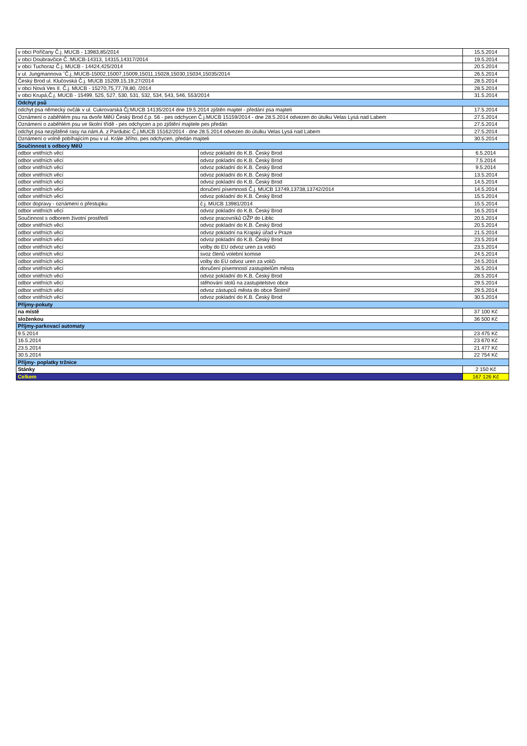| v obci Poříčany Č.j. MUCB - 13983,85/2014 | | 15.5.2014 |
| v obci Doubravčice Č.:MUCB-14313, 14315,14317/2014 | | 19.5.2014 |
| v obci Tuchoraz Č.j. MUCB - 14424,425/2014 | | 20.5.2014 |
| v ul. Jungmannova ˇČ.j.:MUCB-15002,15007,15009,15011,15028,15030,15034,15035/2014 | | 26.5.2014 |
| Český Brod ul. Klučovská Č.j. MUCB 15209,15,19,27/2014 | | 28.5.2014 |
| v obci Nová Ves II. Č.j. MUCB - 15270,75,77,78,80, /2014 | | 28.5.2014 |
| v obci Krupá,Č.j. MUCB - 15499, 525, 527, 530, 531, 532, 534, 543, 546, 553/2014 | | 31.5.2014 |
| Odchyt psů | | |
| odchyt psa německý ovčák v ul. Cukrovarská Čj:MUCB 14135/2014 dne 19.5.2014 zjištěn majitel - předání psa majiteli | | 17.5.2014 |
| Oznámení o zaběhlém psu na dvoře MěÚ Český Brod č.p. 56 - pes odchycen Č.j.MUCB 15159/2014 - dne 28.5.2014 odvezen do útulku Velas Lysá nad Labem | | 27.5.2014 |
| Oznámení o zaběhlém psu ve školní třídě - pes odchycen a po zjištění majitele pes předán | | 27.5.2014 |
| odchyt psa nezjištěné rasy na nám.A. z Pardubic Č.j.MUCB 15162/2014 - dne 28.5.2014 odvezen do útulku Velas Lysá nad Labem | | 27.5.2014 |
| Oznámení o volně pobíhajícím psu v ul. Krále Jiřího, pes odchycen, předán majiteli | | 30.5.2014 |
| Součinnost s odbory MěÚ | | |
| odbor vnitřních věcí | odvoz pokladní do K.B. Český Brod | 6.5.2014 |
| odbor vnitřních věcí | odvoz pokladní do K.B. Český Brod | 7.5.2014 |
| odbor vnitřních věcí | odvoz pokladní do K.B. Český Brod | 9.5.2014 |
| odbor vnitřních věcí | odvoz pokladní do K.B. Český Brod | 13.5.2014 |
| odbor vnitřních věcí | odvoz pokladní do K.B. Český Brod | 14.5.2014 |
| odbor vnitřních věcí | doručení písemnosti Č.j. MUCB 13749,13738,13742/2014 | 14.5.2014 |
| odbor vnitřních věcí | odvoz pokladní do K.B. Český Brod | 15.5.2014 |
| odbor dopravy - oznámení o přestupku | č.j. MUCB 13981/2014 | 15.5.2014 |
| odbor vnitřních věcí | odvoz pokladní do K.B. Český Brod | 16.5.2014 |
| Součinnost s odborem životní prostředí | odvoz pracovníků OŽP do Liblic | 20.5.2014 |
| odbor vnitřních věcí | odvoz pokladní do K.B. Český Brod | 20.5.2014 |
| odbor vnitřních věcí | odvoz pokladní na Krajský úřad v Praze | 21.5.2014 |
| odbor vnitřních věcí | odvoz pokladní do K.B. Český Brod | 23.5.2014 |
| odbor vnitřních věcí | volby do EU odvoz uren za voliči | 23.5.2014 |
| odbor vnitřních věcí | svoz členů volební komise | 24.5.2014 |
| odbor vnitřních věcí | volby do EU odvoz uren za voliči | 24.5.2014 |
| odbor vnitřních věcí | doručení písemností zastupitelům města | 26.5.2014 |
| odbor vnitřních věcí | odvoz pokladní do K.B. Český Brod | 28.5.2014 |
| odbor vnitřních věcí | stěhování stolů na zastupitelstvo obce | 29.5.2014 |
| odbor vnitřních věcí | odvoz zástupců města do obce Štolmíř | 29.5.2014 |
| odbor vnitřních věcí | odvoz pokladní do K.B. Český Brod | 30.5.2014 |
| Příjmy-pokuty | | |
| na místě | | 37 100 Kč |
| složenkou | | 36 500 Kč |
| Příjmy-parkovací automaty | | |
| 9.5.2014 | | 23 475 Kč |
| 16.5.2014 | | 23 670 Kč |
| 23.5.2014 | | 21 477 Kč |
| 30.5.2014 | | 22 754 Kč |
| Příjmy- poplatky tržnice | | |
| Stánky | | 2 150 Kč |
| Celkem | | 167 126 Kč |